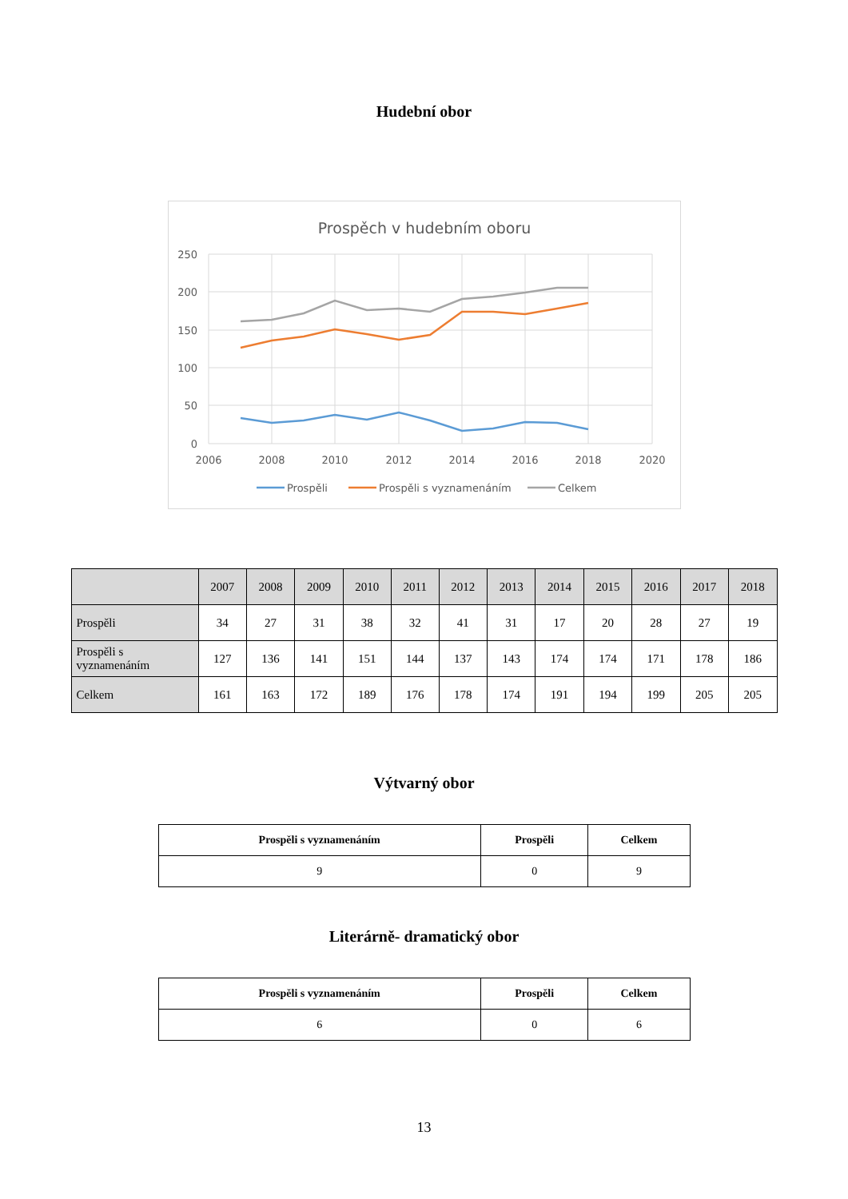Hudební obor
Prospěch v hudebním oboru
250
200
150
100
50
0
2006
2008
2010
2012
2014
2016
2018
2020
Prospěli
Prospěli s vyznamenáním
Celkem
| | 2007 | 2008 | 2009 | 2010 | 2011 | 2012 | 2013 | 2014 | 2015 | 2016 | 2017 | 2018 |
| --- | --- | --- | --- | --- | --- | --- | --- | --- | --- | --- | --- | --- |
| Prospěli | 34 | 27 | 31 | 38 | 32 | 41 | 31 | 17 | 20 | 28 | 27 | 19 |
| Prospěli s vyznamenáním | 127 | 136 | 141 | 151 | 144 | 137 | 143 | 174 | 174 | 171 | 178 | 186 |
| Celkem | 161 | 163 | 172 | 189 | 176 | 178 | 174 | 191 | 194 | 199 | 205 | 205 |
Výtvarný obor
| Prospěli s vyznamenáním | Prospěli | Celkem |
| --- | --- | --- |
| 9 | 0 | 9 |
Literárně- dramatický obor
| Prospěli s vyznamenáním | Prospěli | Celkem |
| --- | --- | --- |
| 6 | 0 | 6 |
13